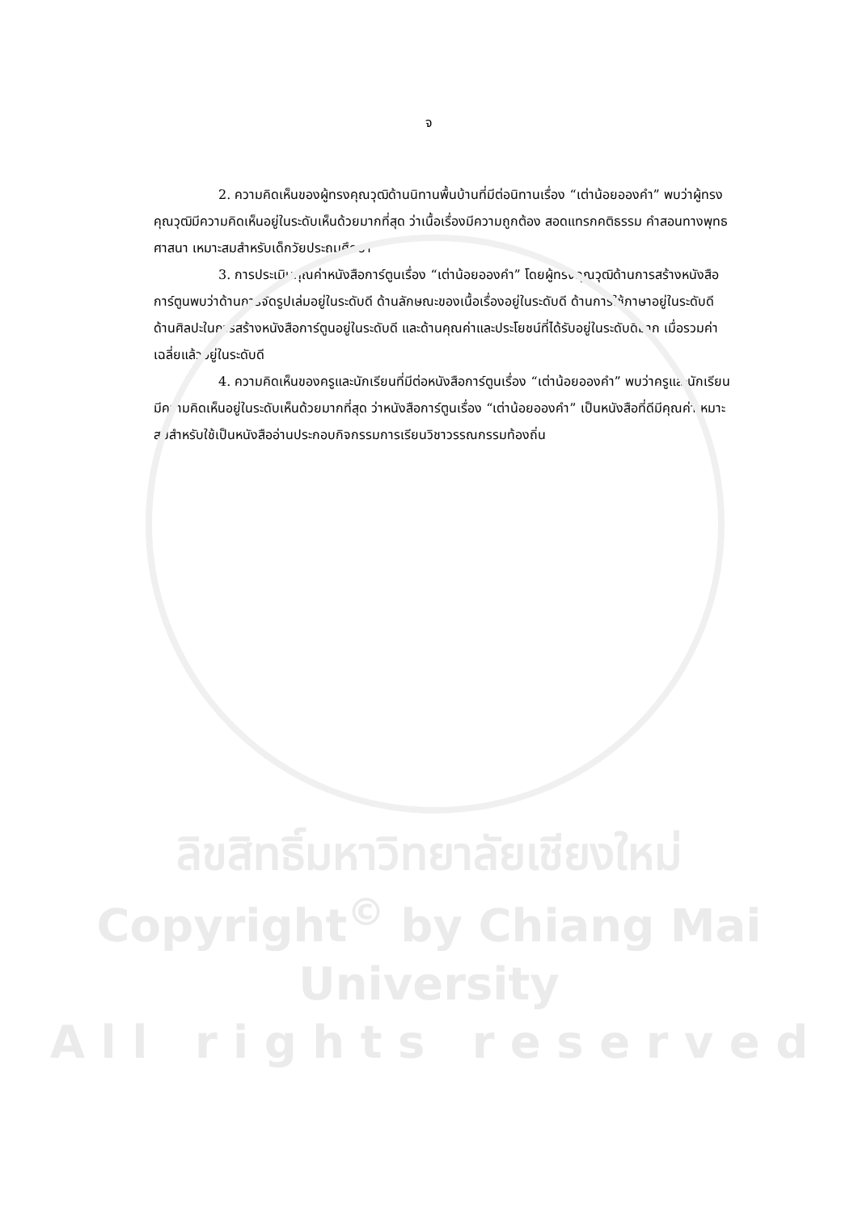จ
2. ความคิดเห็นของผู้ทรงคุณวุฒิด้านนิทานพื้นบ้านที่มีต่อนิทานเรื่อง “เต่าน้อยอองคำ” พบว่าผู้ทรงคุณวุฒิมีความคิดเห็นอยู่ในระดับเห็นด้วยมากที่สุด ว่าเนื้อเรื่องมีความถูกต้อง สอดแทรกคติธรรม คำสอนทางพุทธศาสนา เหมาะสมสำหรับเด็กวัยประถมศึกษา
3. การประเมินคุณค่าหนังสือการ์ตูนเรื่อง “เต่าน้อยอองคำ” โดยผู้ทรงคุณวุฒิด้านการสร้างหนังสือการ์ตูนพบว่าด้านการจัดรูปเล่มอยู่ในระดับดี ด้านลักษณะของเนื้อเรื่องอยู่ในระดับดี ด้านการใช้ภาษาอยู่ในระดับดี ด้านศิลปะในการสร้างหนังสือการ์ตูนอยู่ในระดับดี และด้านคุณค่าและประโยชน์ที่ได้รับอยู่ในระดับดีมาก เมื่อรวมค่าเฉลี่ยแล้วอยู่ในระดับดี
4. ความคิดเห็นของครูและนักเรียนที่มีต่อหนังสือการ์ตูนเรื่อง “เต่าน้อยอองคำ” พบว่าครูและนักเรียนมีความคิดเห็นอยู่ในระดับเห็นด้วยมากที่สุด ว่าหนังสือการ์ตูนเรื่อง “เต่าน้อยอองคำ” เป็นหนังสือที่ดีมีคุณค่าเหมาะสมสำหรับใช้เป็นหนังสืออ่านประกอบกิจกรรมการเรียนวิชาวรรณกรรมท้องถิ่น
ลิขสิทธิ์มหาวิทยาลัยเชียงใหม่
Copyright<sup>©</sup> by Chiang Mai University
A l l r i g h t s r e s e r v e d